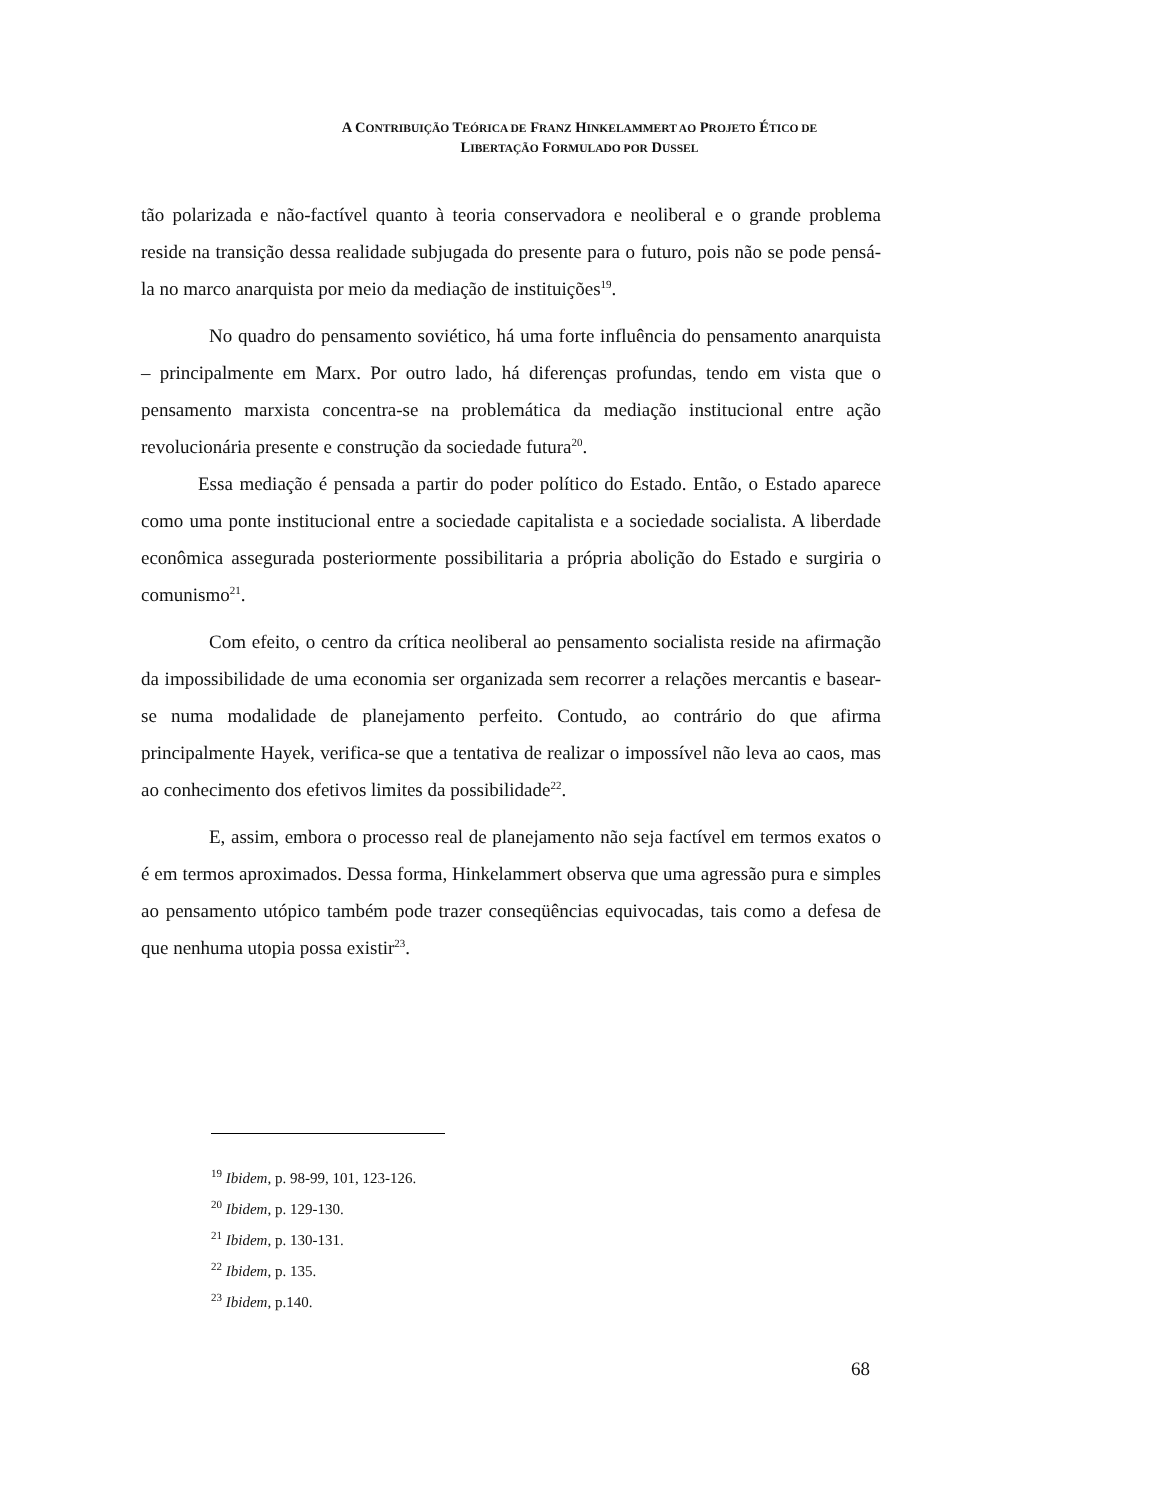A CONTRIBUIÇÃO TEÓRICA DE FRANZ HINKELAMMERT AO PROJETO ÉTICO DE
LIBERTAÇÃO FORMULADO POR DUSSEL
tão polarizada e não-factível quanto à teoria conservadora e neoliberal e o grande problema reside na transição dessa realidade subjugada do presente para o futuro, pois não se pode pensá-la no marco anarquista por meio da mediação de instituições<sup>19</sup>.
No quadro do pensamento soviético, há uma forte influência do pensamento anarquista – principalmente em Marx. Por outro lado, há diferenças profundas, tendo em vista que o pensamento marxista concentra-se na problemática da mediação institucional entre ação revolucionária presente e construção da sociedade futura<sup>20</sup>.
Essa mediação é pensada a partir do poder político do Estado. Então, o Estado aparece como uma ponte institucional entre a sociedade capitalista e a sociedade socialista. A liberdade econômica assegurada posteriormente possibilitaria a própria abolição do Estado e surgiria o comunismo<sup>21</sup>.
Com efeito, o centro da crítica neoliberal ao pensamento socialista reside na afirmação da impossibilidade de uma economia ser organizada sem recorrer a relações mercantis e basear-se numa modalidade de planejamento perfeito. Contudo, ao contrário do que afirma principalmente Hayek, verifica-se que a tentativa de realizar o impossível não leva ao caos, mas ao conhecimento dos efetivos limites da possibilidade<sup>22</sup>.
E, assim, embora o processo real de planejamento não seja factível em termos exatos o é em termos aproximados. Dessa forma, Hinkelammert observa que uma agressão pura e simples ao pensamento utópico também pode trazer conseqüências equivocadas, tais como a defesa de que nenhuma utopia possa existir<sup>23</sup>.
<sup>19</sup> Ibidem, p. 98-99, 101, 123-126.
<sup>20</sup> Ibidem, p. 129-130.
<sup>21</sup> Ibidem, p. 130-131.
<sup>22</sup> Ibidem, p. 135.
<sup>23</sup> Ibidem, p.140.
68